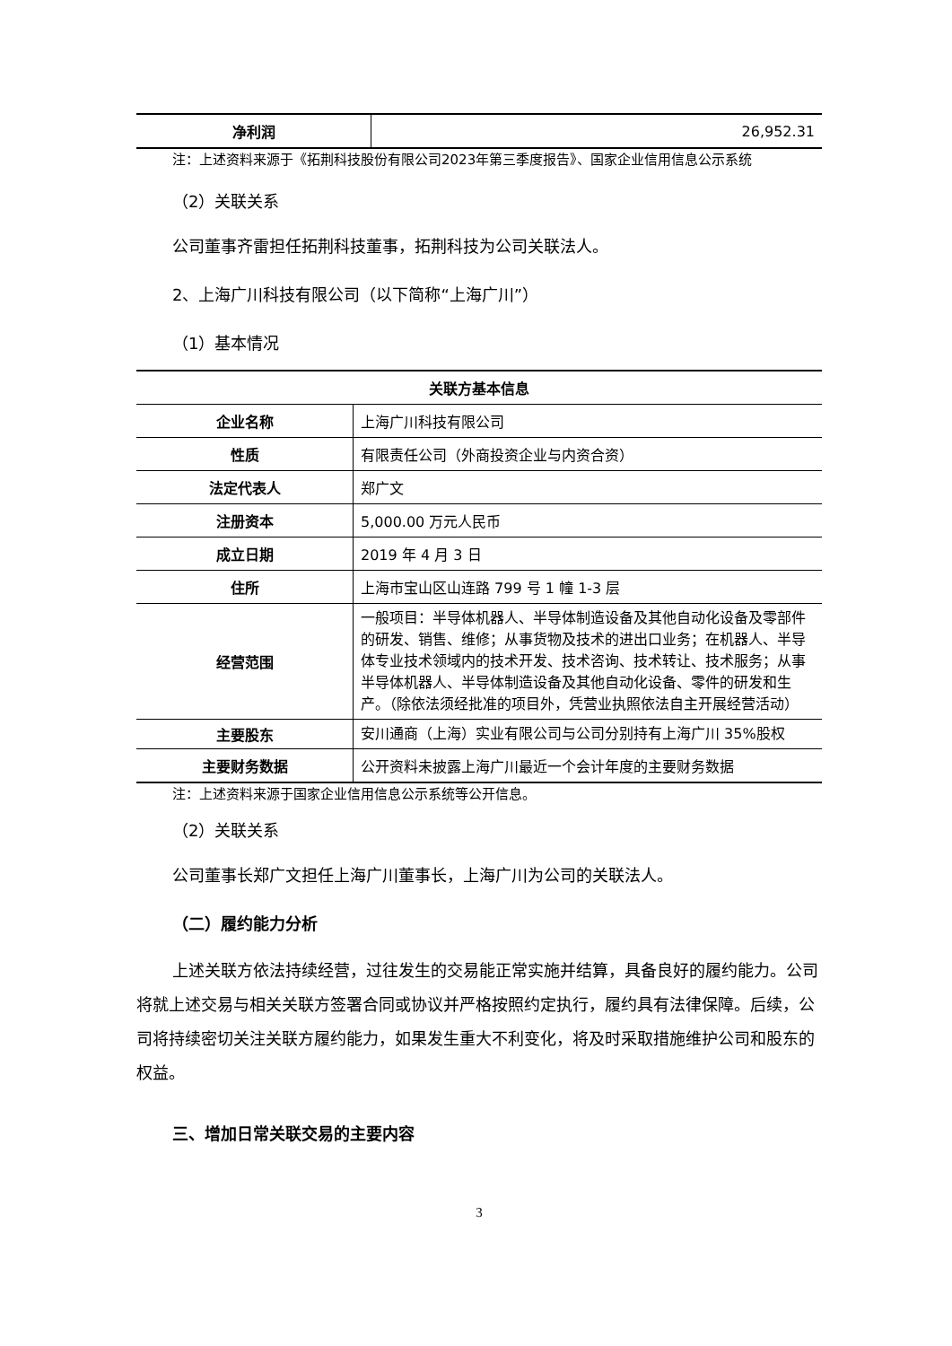| 净利润 | 26,952.31 |
注：上述资料来源于《拓荆科技股份有限公司2023年第三季度报告》、国家企业信用信息公示系统
（2）关联关系
公司董事齐雷担任拓荆科技董事，拓荆科技为公司关联法人。
2、上海广川科技有限公司（以下简称“上海广川”）
（1）基本情况
| 关联方基本信息 | |
| --- | --- |
| 企业名称 | 上海广川科技有限公司 |
| 性质 | 有限责任公司（外商投资企业与内资合资） |
| 法定代表人 | 郑广文 |
| 注册资本 | 5,000.00 万元人民币 |
| 成立日期 | 2019 年 4 月 3 日 |
| 住所 | 上海市宝山区山连路 799 号 1 幢 1-3 层 |
| 经营范围 | 一般项目：半导体机器人、半导体制造设备及其他自动化设备及零部件的研发、销售、维修；从事货物及技术的进出口业务；在机器人、半导体专业技术领域内的技术开发、技术咨询、技术转让、技术服务；从事半导体机器人、半导体制造设备及其他自动化设备、零件的研发和生产。（除依法须经批准的项目外，凭营业执照依法自主开展经营活动） |
| 主要股东 | 安川通商（上海）实业有限公司与公司分别持有上海广川 35%股权 |
| 主要财务数据 | 公开资料未披露上海广川最近一个会计年度的主要财务数据 |
注：上述资料来源于国家企业信用信息公示系统等公开信息。
（2）关联关系
公司董事长郑广文担任上海广川董事长，上海广川为公司的关联法人。
（二）履约能力分析
上述关联方依法持续经营，过往发生的交易能正常实施并结算，具备良好的履约能力。公司将就上述交易与相关关联方签署合同或协议并严格按照约定执行，履约具有法律保障。后续，公司将持续密切关注关联方履约能力，如果发生重大不利变化，将及时采取措施维护公司和股东的权益。
三、增加日常关联交易的主要内容
3